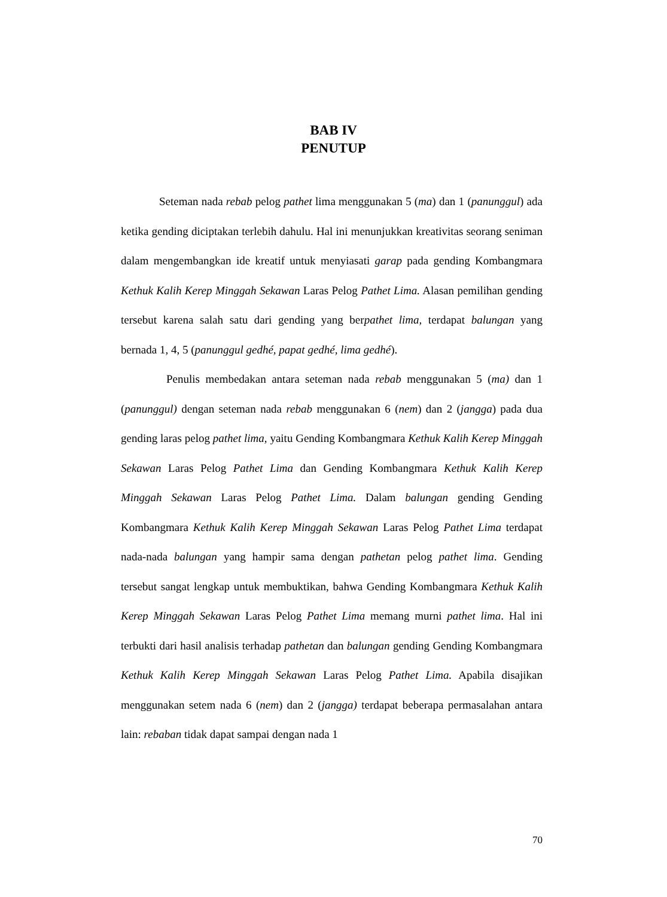BAB IV
PENUTUP
Seteman nada rebab pelog pathet lima menggunakan 5 (ma) dan 1 (panunggul) ada ketika gending diciptakan terlebih dahulu. Hal ini menunjukkan kreativitas seorang seniman dalam mengembangkan ide kreatif untuk menyiasati garap pada gending Kombangmara Kethuk Kalih Kerep Minggah Sekawan Laras Pelog Pathet Lima. Alasan pemilihan gending tersebut karena salah satu dari gending yang berpathet lima, terdapat balungan yang bernada 1, 4, 5 (panunggul gedhé, papat gedhé, lima gedhé).
Penulis membedakan antara seteman nada rebab menggunakan 5 (ma) dan 1 (panunggul) dengan seteman nada rebab menggunakan 6 (nem) dan 2 (jangga) pada dua gending laras pelog pathet lima, yaitu Gending Kombangmara Kethuk Kalih Kerep Minggah Sekawan Laras Pelog Pathet Lima dan Gending Kombangmara Kethuk Kalih Kerep Minggah Sekawan Laras Pelog Pathet Lima. Dalam balungan gending Gending Kombangmara Kethuk Kalih Kerep Minggah Sekawan Laras Pelog Pathet Lima terdapat nada-nada balungan yang hampir sama dengan pathetan pelog pathet lima. Gending tersebut sangat lengkap untuk membuktikan, bahwa Gending Kombangmara Kethuk Kalih Kerep Minggah Sekawan Laras Pelog Pathet Lima memang murni pathet lima. Hal ini terbukti dari hasil analisis terhadap pathetan dan balungan gending Gending Kombangmara Kethuk Kalih Kerep Minggah Sekawan Laras Pelog Pathet Lima. Apabila disajikan menggunakan setem nada 6 (nem) dan 2 (jangga) terdapat beberapa permasalahan antara lain: rebaban tidak dapat sampai dengan nada 1
70